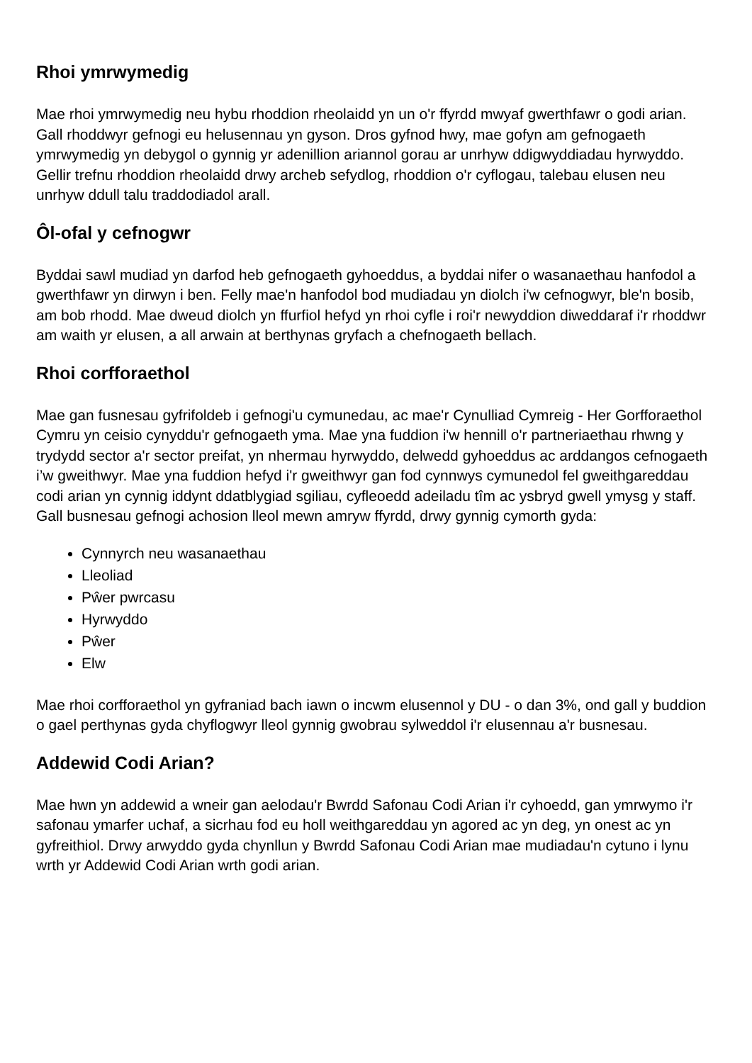Rhoi ymrwymedig
Mae rhoi ymrwymedig neu hybu rhoddion rheolaidd yn un o'r ffyrdd mwyaf gwerthfawr o godi arian. Gall rhoddwyr gefnogi eu helusennau yn gyson. Dros gyfnod hwy, mae gofyn am gefnogaeth ymrwymedig yn debygol o gynnig yr adenillion ariannol gorau ar unrhyw ddigwyddiadau hyrwyddo. Gellir trefnu rhoddion rheolaidd drwy archeb sefydlog, rhoddion o'r cyflogau, talebau elusen neu unrhyw ddull talu traddodiadol arall.
Ôl-ofal y cefnogwr
Byddai sawl mudiad yn darfod heb gefnogaeth gyhoeddus, a byddai nifer o wasanaethau hanfodol a gwerthfawr yn dirwyn i ben. Felly mae'n hanfodol bod mudiadau yn diolch i'w cefnogwyr, ble'n bosib, am bob rhodd. Mae dweud diolch yn ffurfiol hefyd yn rhoi cyfle i roi'r newyddion diweddaraf i'r rhoddwr am waith yr elusen, a all arwain at berthynas gryfach a chefnogaeth bellach.
Rhoi corfforaethol
Mae gan fusnesau gyfrifoldeb i gefnogi'u cymunedau, ac mae'r Cynulliad Cymreig - Her Gorfforaethol Cymru yn ceisio cynyddu'r gefnogaeth yma. Mae yna fuddion i'w hennill o'r partneriaethau rhwng y trydydd sector a'r sector preifat, yn nhermau hyrwyddo, delwedd gyhoeddus ac arddangos cefnogaeth i’w gweithwyr. Mae yna fuddion hefyd i'r gweithwyr gan fod cynnwys cymunedol fel gweithgareddau codi arian yn cynnig iddynt ddatblygiad sgiliau, cyfleoedd adeiladu tîm ac ysbryd gwell ymysg y staff.
Gall busnesau gefnogi achosion lleol mewn amryw ffyrdd, drwy gynnig cymorth gyda:
Cynnyrch neu wasanaethau
Lleoliad
Pŵer pwrcasu
Hyrwyddo
Pŵer
Elw
Mae rhoi corfforaethol yn gyfraniad bach iawn o incwm elusennol y DU - o dan 3%, ond gall y buddion o gael perthynas gyda chyflogwyr lleol gynnig gwobrau sylweddol i'r elusennau a'r busnesau.
Addewid Codi Arian?
Mae hwn yn addewid a wneir gan aelodau'r Bwrdd Safonau Codi Arian i'r cyhoedd, gan ymrwymo i'r safonau ymarfer uchaf, a sicrhau fod eu holl weithgareddau yn agored ac yn deg, yn onest ac yn gyfreithiol. Drwy arwyddo gyda chynllun y Bwrdd Safonau Codi Arian mae mudiadau'n cytuno i lynu wrth yr Addewid Codi Arian wrth godi arian.